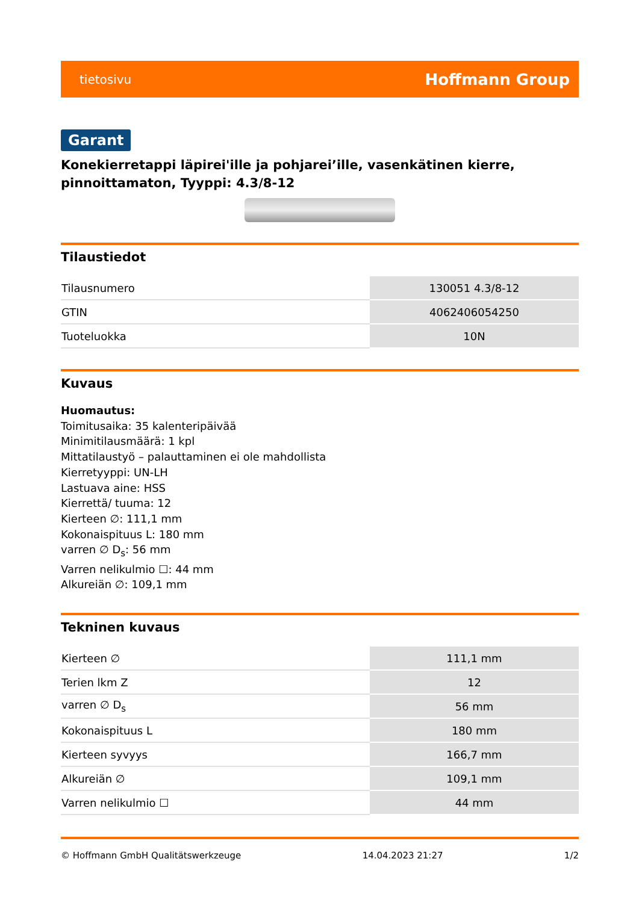tietosivu Hoffmann Group
Garant
Konekierretappi läpirei'ille ja pohjarei’ille, vasenkätinen kierre, pinnoittamaton, Tyyppi: 4.3/8-12
Tilaustiedot
| Tilausnumero | 130051 4.3/8-12 |
| GTIN | 4062406054250 |
| Tuoteluokka | 10N |
Kuvaus
Huomautus:
Toimitusaika: 35 kalenteripäivää
Minimitilausmäärä: 1 kpl
Mittatilaustyö – palauttaminen ei ole mahdollista
Kierretyyppi: UN-LH
Lastuava aine: HSS
Kierrettä/ tuuma: 12
Kierteen ∅: 111,1 mm
Kokonaispituus L: 180 mm
varren ∅ D<sub>s</sub>: 56 mm
Varren nelikulmio ☐: 44 mm
Alkureiän ∅: 109,1 mm
Tekninen kuvaus
| Kierteen ∅ | 111,1 mm |
| Terien lkm Z | 12 |
| varren ∅ D<sub>s</sub> | 56 mm |
| Kokonaispituus L | 180 mm |
| Kierteen syvyys | 166,7 mm |
| Alkureiän ∅ | 109,1 mm |
| Varren nelikulmio ☐ | 44 mm |
© Hoffmann GmbH Qualitätswerkzeuge 14.04.2023 21:27 1/2